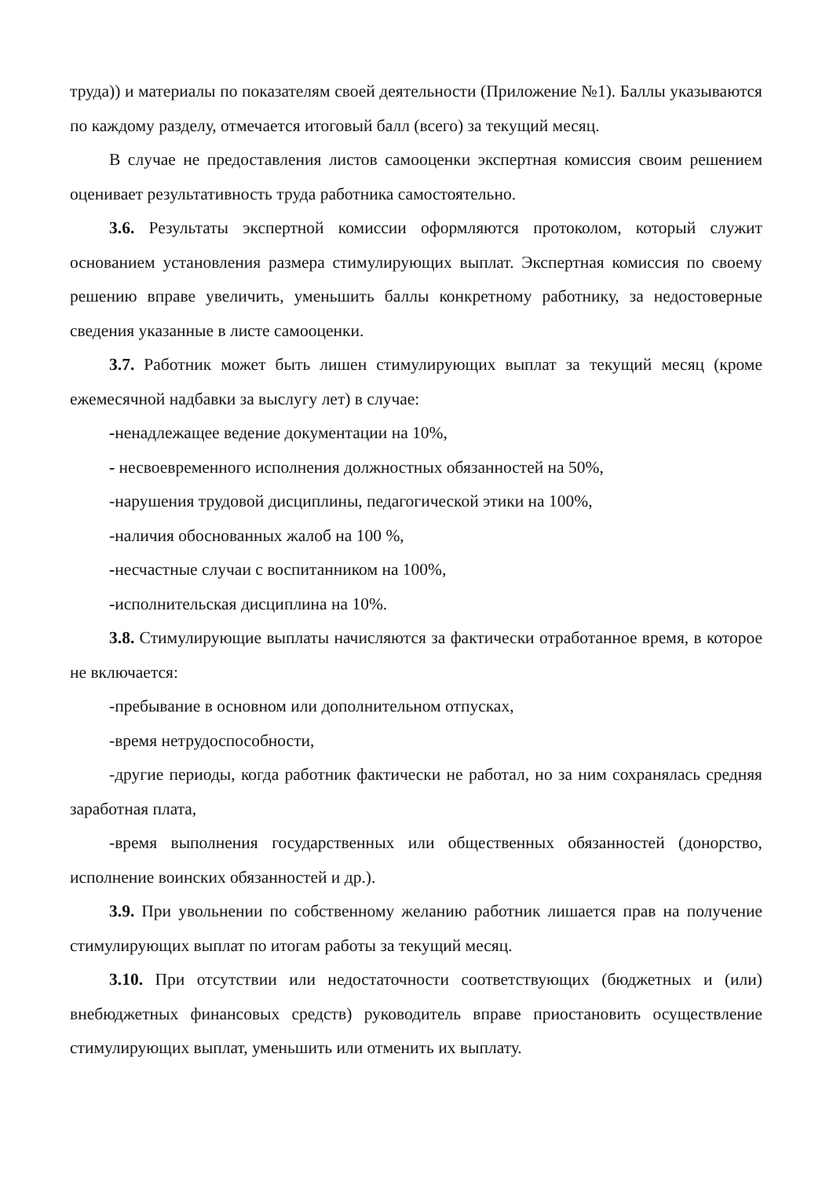труда)) и материалы по показателям своей деятельности (Приложение №1). Баллы указываются по каждому разделу, отмечается итоговый балл (всего) за текущий месяц.
В случае не предоставления листов самооценки экспертная комиссия своим решением оценивает результативность труда работника самостоятельно.
3.6. Результаты экспертной комиссии оформляются протоколом, который служит основанием установления размера стимулирующих выплат. Экспертная комиссия по своему решению вправе увеличить, уменьшить баллы конкретному работнику, за недостоверные сведения указанные в листе самооценки.
3.7. Работник может быть лишен стимулирующих выплат за текущий месяц (кроме ежемесячной надбавки за выслугу лет) в случае:
-ненадлежащее ведение документации на 10%,
- несвоевременного исполнения должностных обязанностей на 50%,
-нарушения трудовой дисциплины, педагогической этики на 100%,
-наличия обоснованных жалоб на 100 %,
-несчастные случаи с воспитанником на 100%,
-исполнительская дисциплина на 10%.
3.8. Стимулирующие выплаты начисляются за фактически отработанное время, в которое не включается:
-пребывание в основном или дополнительном отпусках,
-время нетрудоспособности,
-другие периоды, когда работник фактически не работал, но за ним сохранялась средняя заработная плата,
-время выполнения государственных или общественных обязанностей (донорство, исполнение воинских обязанностей и др.).
3.9. При увольнении по собственному желанию работник лишается прав на получение стимулирующих выплат по итогам работы за текущий месяц.
3.10. При отсутствии или недостаточности соответствующих (бюджетных и (или) внебюджетных финансовых средств) руководитель вправе приостановить осуществление стимулирующих выплат, уменьшить или отменить их выплату.